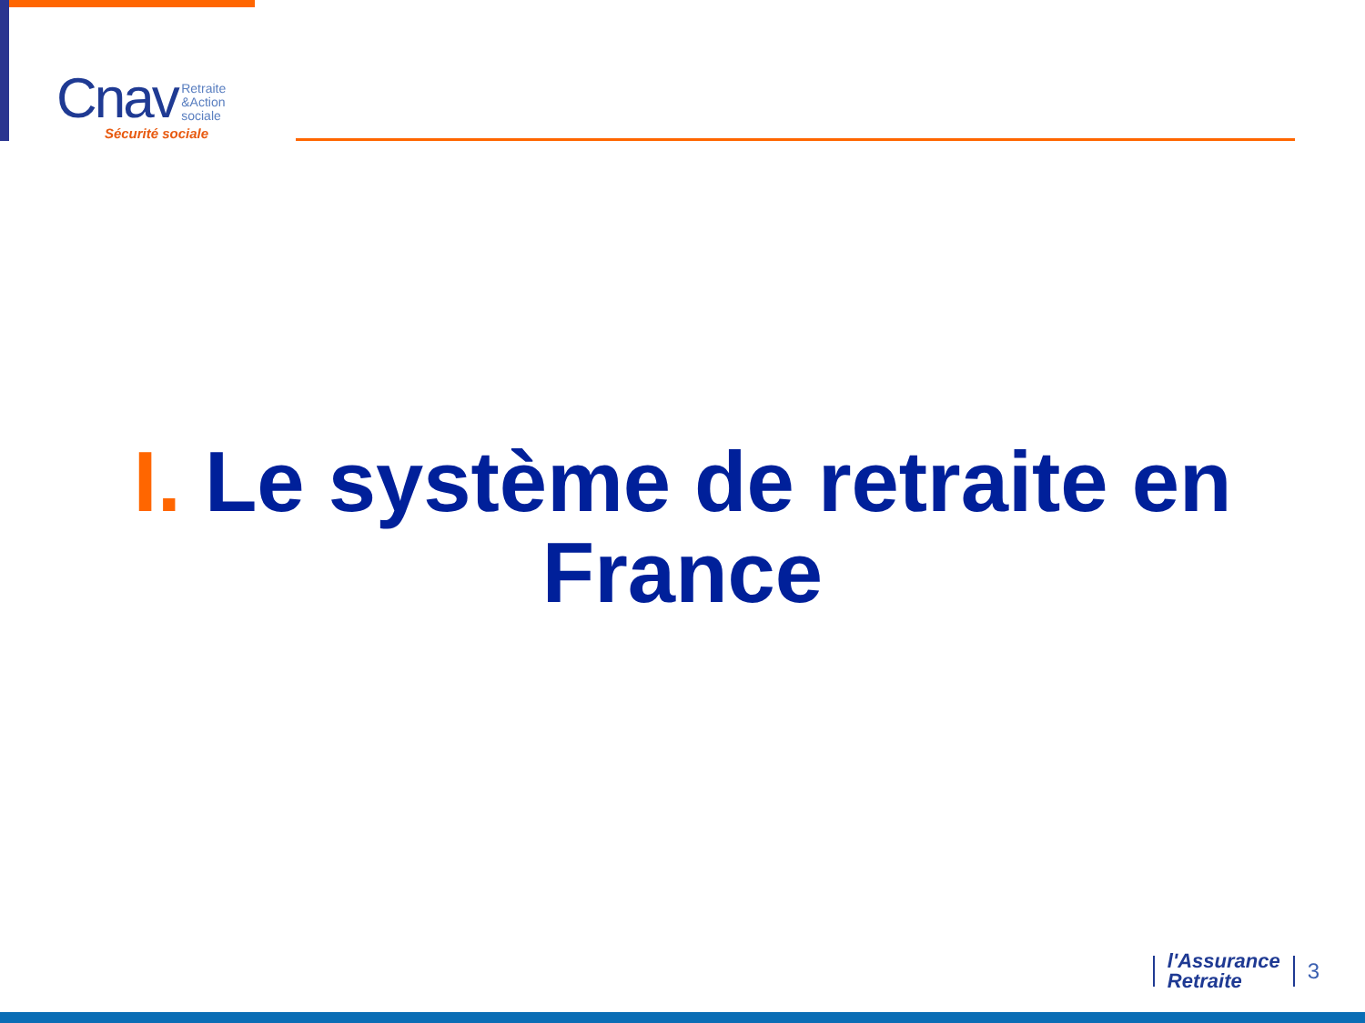Cnav Retraite
&Action
sociale
Sécurité sociale
I. Le système de retraite en
France
l'Assurance
Retraite
3